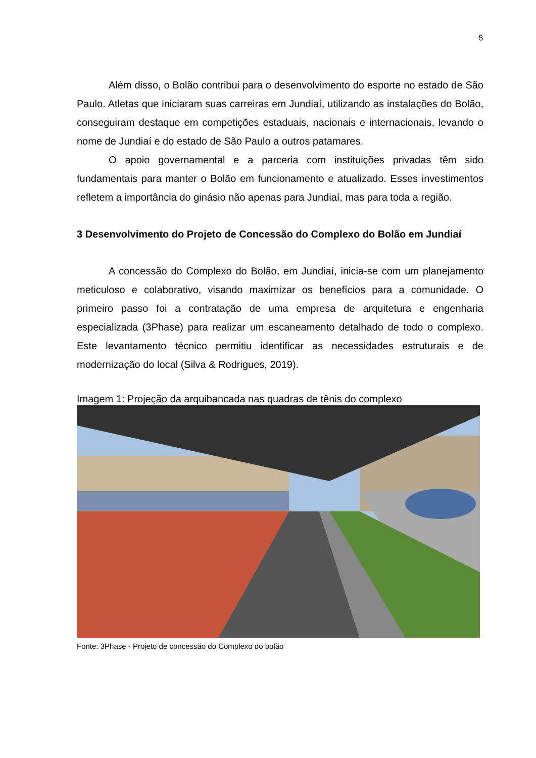5
Além disso, o Bolão contribui para o desenvolvimento do esporte no estado de São Paulo. Atletas que iniciaram suas carreiras em Jundiaí, utilizando as instalações do Bolão, conseguiram destaque em competições estaduais, nacionais e internacionais, levando o nome de Jundiaí e do estado de São Paulo a outros patamares.
O apoio governamental e a parceria com instituições privadas têm sido fundamentais para manter o Bolão em funcionamento e atualizado. Esses investimentos refletem a importância do ginásio não apenas para Jundiaí, mas para toda a região.
3 Desenvolvimento do Projeto de Concessão do Complexo do Bolão em Jundiaí
A concessão do Complexo do Bolão, em Jundiaí, inicia-se com um planejamento meticuloso e colaborativo, visando maximizar os benefícios para a comunidade. O primeiro passo foi a contratação de uma empresa de arquitetura e engenharia especializada (3Phase) para realizar um escaneamento detalhado de todo o complexo. Este levantamento técnico permitiu identificar as necessidades estruturais e de modernização do local (Silva & Rodrigues, 2019).
Imagem 1: Projeção da arquibancada nas quadras de tênis do complexo
Fonte: 3Phase - Projeto de concessão do Complexo do bolão